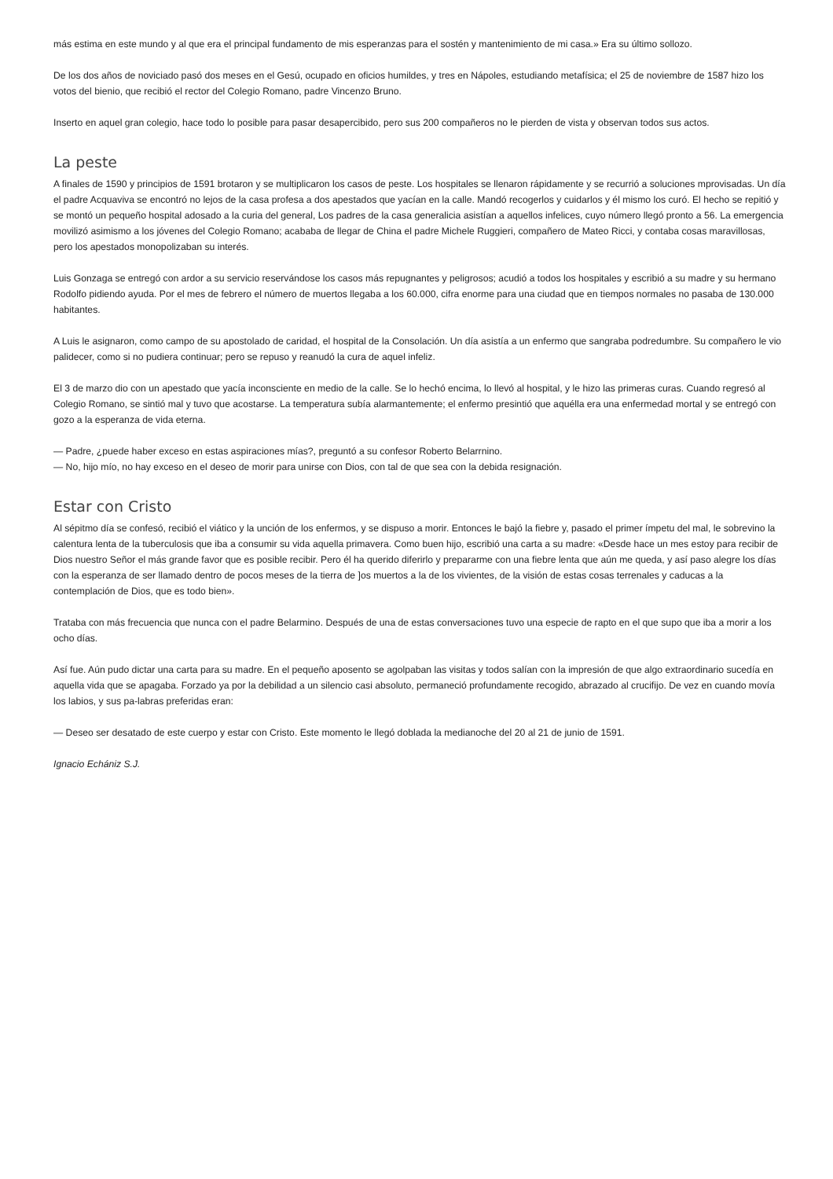más estima en este mundo y al que era el principal fundamento de mis esperanzas para el sostén y mantenimiento de mi casa.» Era su último sollozo.
De los dos años de noviciado pasó dos meses en el Gesú, ocupado en oficios humildes, y tres en Nápoles, estudiando metafísica; el 25 de noviembre de 1587 hizo los votos del bienio, que recibió el rector del Colegio Romano, padre Vincenzo Bruno.
Inserto en aquel gran colegio, hace todo lo posible para pasar desapercibido, pero sus 200 compañeros no le pierden de vista y observan todos sus actos.
La peste
A finales de 1590 y principios de 1591 brotaron y se multiplicaron los casos de peste. Los hospitales se llenaron rápidamente y se recurrió a soluciones mprovisadas. Un día el padre Acquaviva se encontró no lejos de la casa profesa a dos apestados que yacían en la calle. Mandó recogerlos y cuidarlos y él mismo los curó. El hecho se repitió y se montó un pequeño hospital adosado a la curia del general, Los padres de la casa generalicia asistían a aquellos infelices, cuyo número llegó pronto a 56. La emergencia movilizó asimismo a los jóvenes del Colegio Romano; acababa de llegar de China el padre Michele Ruggieri, compañero de Mateo Ricci, y contaba cosas maravillosas, pero los apestados monopolizaban su interés.
Luis Gonzaga se entregó con ardor a su servicio reservándose los casos más repugnantes y peligrosos; acudió a todos los hospitales y escribió a su madre y su hermano Rodolfo pidiendo ayuda. Por el mes de febrero el número de muertos llegaba a los 60.000, cifra enorme para una ciudad que en tiempos normales no pasaba de 130.000 habitantes.
A Luis le asignaron, como campo de su apostolado de caridad, el hospital de la Consolación. Un día asistía a un enfermo que sangraba podredumbre. Su compañero le vio palidecer, como si no pudiera continuar; pero se repuso y reanudó la cura de aquel infeliz.
El 3 de marzo dio con un apestado que yacía inconsciente en medio de la calle. Se lo hechó encima, lo llevó al hospital, y le hizo las primeras curas. Cuando regresó al Colegio Romano, se sintió mal y tuvo que acostarse. La temperatura subía alarmantemente; el enfermo presintió que aquélla era una enfermedad mortal y se entregó con gozo a la esperanza de vida eterna.
— Padre, ¿puede haber exceso en estas aspiraciones mías?, preguntó a su confesor Roberto Belarrnino.
— No, hijo mío, no hay exceso en el deseo de morir para unirse con Dios, con tal de que sea con la debida resignación.
Estar con Cristo
Al sépitmo día se confesó, recibió el viático y la unción de los enfermos, y se dispuso a morir. Entonces le bajó la fiebre y, pasado el primer ímpetu del mal, le sobrevino la calentura lenta de la tuberculosis que iba a consumir su vida aquella primavera. Como buen hijo, escribió una carta a su madre: «Desde hace un mes estoy para recibir de Dios nuestro Señor el más grande favor que es posible recibir. Pero él ha querido diferirlo y prepararme con una fiebre lenta que aún me queda, y así paso alegre los días con la esperanza de ser llamado dentro de pocos meses de la tierra de ]os muertos a la de los vivientes, de la visión de estas cosas terrenales y caducas a la contemplación de Dios, que es todo bien».
Trataba con más frecuencia que nunca con el padre Belarmino. Después de una de estas conversaciones tuvo una especie de rapto en el que supo que iba a morir a los ocho días.
Así fue. Aún pudo dictar una carta para su madre. En el pequeño aposento se agolpaban las visitas y todos salían con la impresión de que algo extraordinario sucedía en aquella vida que se apagaba. Forzado ya por la debilidad a un silencio casi absoluto, permaneció profundamente recogido, abrazado al crucifijo. De vez en cuando movía los labios, y sus pa-labras preferidas eran:
— Deseo ser desatado de este cuerpo y estar con Cristo. Este momento le llegó doblada la medianoche del 20 al 21 de junio de 1591.
Ignacio Echániz S.J.